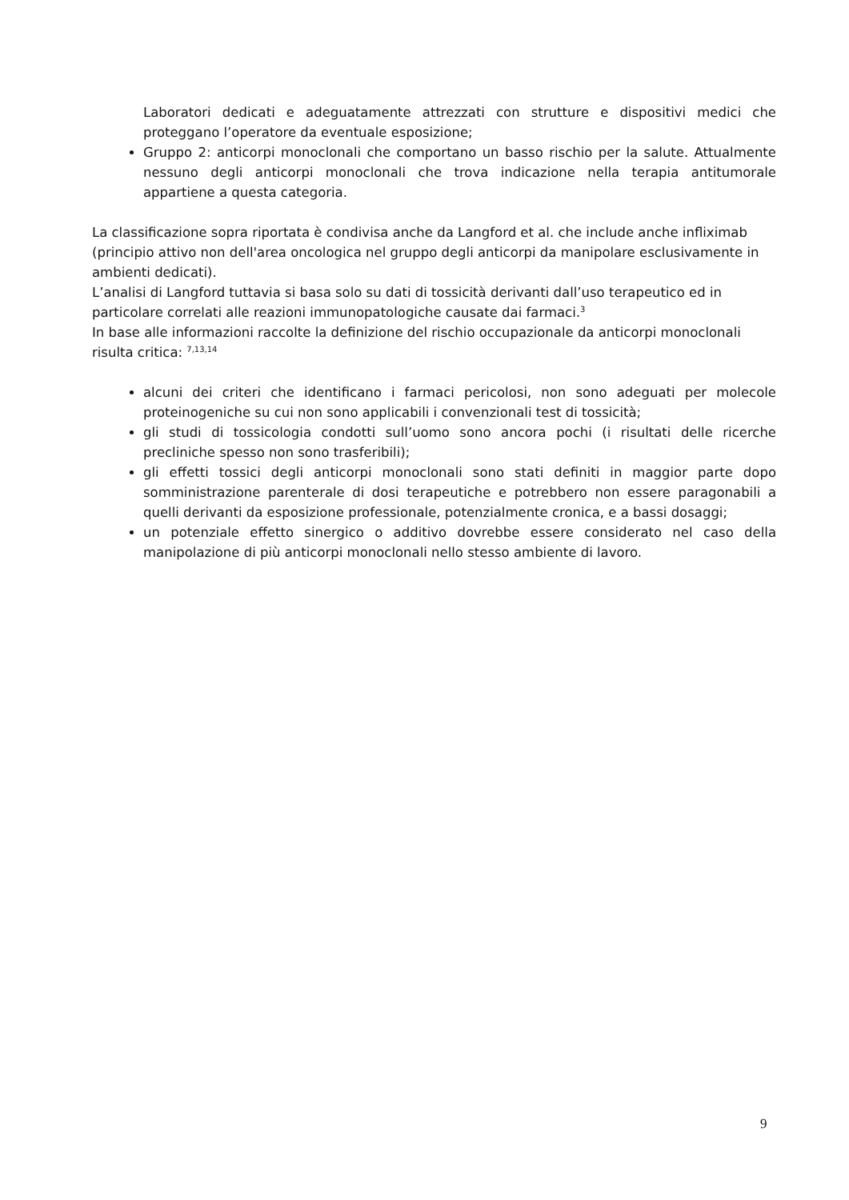Laboratori dedicati e adeguatamente attrezzati con strutture e dispositivi medici che proteggano l’operatore da eventuale esposizione;
Gruppo 2: anticorpi monoclonali che comportano un basso rischio per la salute. Attualmente nessuno degli anticorpi monoclonali che trova indicazione nella terapia antitumorale appartiene a questa categoria.
La classificazione sopra riportata è condivisa anche da Langford et al. che include anche infliximab (principio attivo non dell'area oncologica nel gruppo degli anticorpi da manipolare esclusivamente in ambienti dedicati).
L’analisi di Langford tuttavia si basa solo su dati di tossicità derivanti dall’uso terapeutico ed in particolare correlati alle reazioni immunopatologiche causate dai farmaci.<sup>3</sup>
In base alle informazioni raccolte la definizione del rischio occupazionale da anticorpi monoclonali risulta critica: <sup>7,13,14</sup>
alcuni dei criteri che identificano i farmaci pericolosi, non sono adeguati per molecole proteinogeniche su cui non sono applicabili i convenzionali test di tossicità;
gli studi di tossicologia condotti sull’uomo sono ancora pochi (i risultati delle ricerche precliniche spesso non sono trasferibili);
gli effetti tossici degli anticorpi monoclonali sono stati definiti in maggior parte dopo somministrazione parenterale di dosi terapeutiche e potrebbero non essere paragonabili a quelli derivanti da esposizione professionale, potenzialmente cronica, e a bassi dosaggi;
un potenziale effetto sinergico o additivo dovrebbe essere considerato nel caso della manipolazione di più anticorpi monoclonali nello stesso ambiente di lavoro.
9